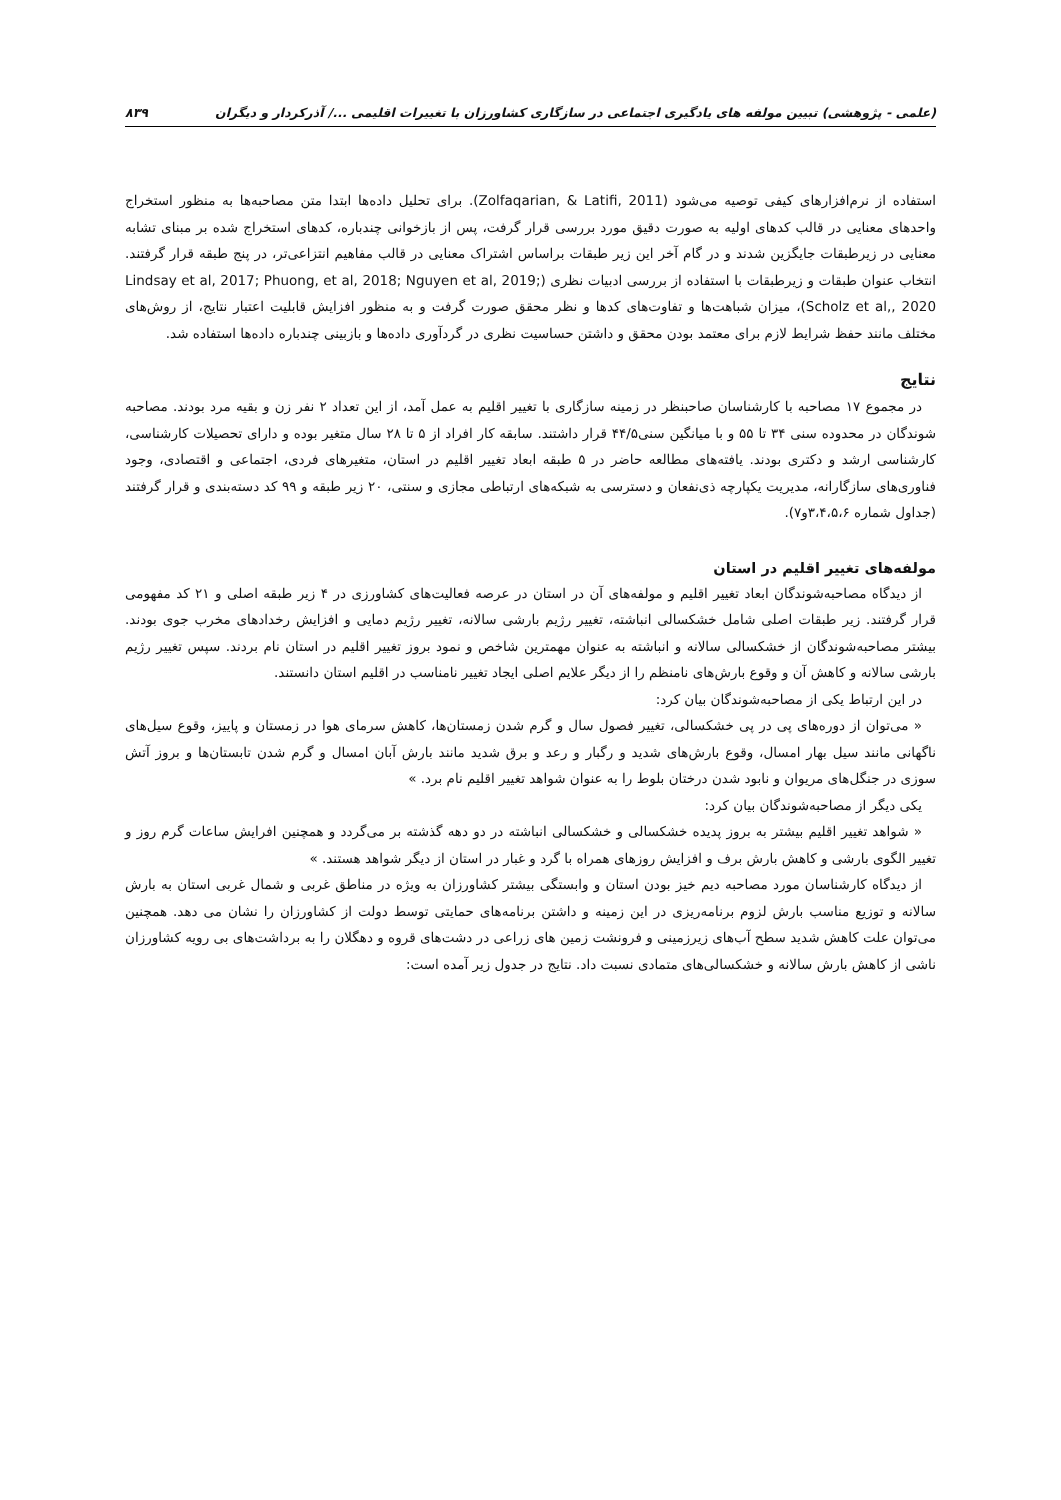(علمی - پژوهشی) تبیین مولفه های یادگیری اجتماعی در سازگاری کشاورزان با تغییرات اقلیمی .../ آذرکردار و دیگران ۸۳۹
استفاده از نرم‌افزارهای کیفی توصیه می‌شود (Zolfaqarian, & Latifi, 2011). برای تحلیل داده‌ها ابتدا متن مصاحبه‌ها به منظور استخراج واحدهای معنایی در قالب کدهای اولیه به صورت دقیق مورد بررسی قرار گرفت، پس از بازخوانی چندباره، کدهای استخراج شده بر مبنای تشابه معنایی در زیرطبقات جایگزین شدند و در گام آخر این زیر طبقات براساس اشتراک معنایی در قالب مفاهیم انتزاعی‌تر، در پنج طبقه قرار گرفتند. انتخاب عنوان طبقات و زیرطبقات با استفاده از بررسی ادبیات نظری (Lindsay et al, 2017; Phuong, et al, 2018; Nguyen et al, 2019; Scholz et al,, 2020)، میزان شباهت‌ها و تفاوت‌های کدها و نظر محقق صورت گرفت و به منظور افزایش قابلیت اعتبار نتایج، از روش‌های مختلف مانند حفظ شرایط لازم برای معتمد بودن محقق و داشتن حساسیت نظری در گردآوری داده‌ها و بازبینی چندباره داده‌ها استفاده شد.
نتایج
در مجموع ۱۷ مصاحبه با کارشناسان صاحبنظر در زمینه سازگاری با تغییر اقلیم به عمل آمد، از این تعداد ۲ نفر زن و بقیه مرد بودند. مصاحبه شوندگان در محدوده سنی ۳۴ تا ۵۵ و با میانگین سنی۴۴/۵ قرار داشتند. سابقه کار افراد از ۵ تا ۲۸ سال متغیر بوده و دارای تحصیلات کارشناسی، کارشناسی ارشد و دکتری بودند. یافته‌های مطالعه حاضر در ۵ طبقه ابعاد تغییر اقلیم در استان، متغیرهای فردی، اجتماعی و اقتصادی، وجود فناوری‌های سازگارانه، مدیریت یکپارچه ذی‌نفعان و دسترسی به شبکه‌های ارتباطی مجازی و سنتی، ۲۰ زیر طبقه و ۹۹ کد دسته‌بندی و قرار گرفتند (جداول شماره ۳،۴،۵،۶و۷).
مولفه‌های تغییر اقلیم در استان
از دیدگاه مصاحبه‌شوندگان ابعاد تغییر اقلیم و مولفه‌های آن در استان در عرصه فعالیت‌های کشاورزی در ۴ زیر طبقه اصلی و ۲۱ کد مفهومی قرار گرفتند. زیر طبقات اصلی شامل خشکسالی انباشته، تغییر رژیم بارشی سالانه، تغییر رژیم دمایی و افزایش رخدادهای مخرب جوی بودند. بیشتر مصاحبه‌شوندگان از خشکسالی سالانه و انباشته به عنوان مهمترین شاخص و نمود بروز تغییر اقلیم در استان نام بردند. سپس تغییر رژیم بارشی سالانه و کاهش آن و وقوع بارش‌های نامنظم را از دیگر علایم اصلی ایجاد تغییر نامناسب در اقلیم استان دانستند.
در این ارتباط یکی از مصاحبه‌شوندگان بیان کرد:
« می‌توان از دوره‌های پی در پی خشکسالی، تغییر فصول سال و گرم شدن زمستان‌ها، کاهش سرمای هوا در زمستان و پاییز، وقوع سیل‌های ناگهانی مانند سیل بهار امسال، وقوع بارش‌های شدید و رگبار و رعد و برق شدید مانند بارش آبان امسال و گرم شدن تابستان‌ها و بروز آتش سوزی در جنگل‌های مریوان و نابود شدن درختان بلوط را به عنوان شواهد تغییر اقلیم نام برد. »
یکی دیگر از مصاحبه‌شوندگان بیان کرد:
« شواهد تغییر اقلیم بیشتر به بروز پدیده خشکسالی و خشکسالی انباشته در دو دهه گذشته بر می‌گردد و همچنین افرایش ساعات گرم روز و تغییر الگوی بارشی و کاهش بارش برف و افزایش روزهای همراه با گرد و غبار در استان از دیگر شواهد هستند. »
از دیدگاه کارشناسان مورد مصاحبه دیم خیز بودن استان و وابستگی بیشتر کشاورزان به ویژه در مناطق غربی و شمال غربی استان به بارش سالانه و توزیع مناسب بارش لزوم برنامه‌ریزی در این زمینه و داشتن برنامه‌های حمایتی توسط دولت از کشاورزان را نشان می دهد. همچنین می‌توان علت کاهش شدید سطح آب‌های زیرزمینی و فرونشت زمین های زراعی در دشت‌های قروه و دهگلان را به برداشت‌های بی رویه کشاورزان ناشی از کاهش بارش سالانه و خشکسالی‌های متمادی نسبت داد. نتایج در جدول زیر آمده است: